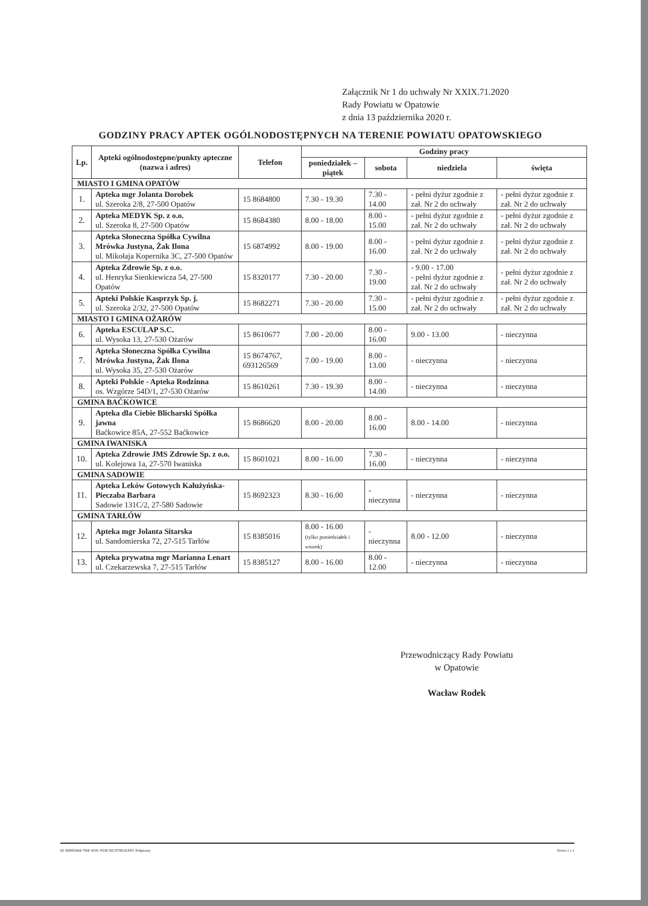Załącznik Nr 1 do uchwały Nr XXIX.71.2020
Rady Powiatu w Opatowie
z dnia 13 października 2020 r.
GODZINY PRACY APTEK OGÓLNODOSTĘPNYCH NA TERENIE POWIATU OPATOWSKIEGO
| Lp. | Apteki ogólnodostępne/punkty apteczne (nazwa i adres) | Telefon | Godziny pracy | | | |
| --- | --- | --- | --- | --- | --- | --- |
| | | | poniedziałek – piątek | sobota | niedziela | święta |
| MIASTO I GMINA OPATÓW | | | | | | |
| 1. | Apteka mgr Jolanta Dorobek ul. Szeroka 2/8, 27-500 Opatów | 15 8684800 | 7.30 - 19.30 | 7.30 - 14.00 | - pełni dyżur zgodnie z zał. Nr 2 do uchwały | - pełni dyżur zgodnie z zał. Nr 2 do uchwały |
| 2. | Apteka MEDYK Sp. z o.o. ul. Szeroka 8, 27-500 Opatów | 15 8684380 | 8.00 - 18.00 | 8.00 - 15.00 | - pełni dyżur zgodnie z zał. Nr 2 do uchwały | - pełni dyżur zgodnie z zał. Nr 2 do uchwały |
| 3. | Apteka Słoneczna Spółka Cywilna Mrówka Justyna, Żak Ilona ul. Mikołaja Kopernika 3C, 27-500 Opatów | 15 6874992 | 8.00 - 19.00 | 8.00 - 16.00 | - pełni dyżur zgodnie z zał. Nr 2 do uchwały | - pełni dyżur zgodnie z zał. Nr 2 do uchwały |
| 4. | Apteka Zdrowie Sp. z o.o. ul. Henryka Sienkiewicza 54, 27-500 Opatów | 15 8320177 | 7.30 - 20.00 | 7.30 - 19.00 | - 9.00 - 17.00 - pełni dyżur zgodnie z zał. Nr 2 do uchwały | - pełni dyżur zgodnie z zał. Nr 2 do uchwały |
| 5. | Apteki Polskie Kasprzyk Sp. j. ul. Szeroka 2/32, 27-500 Opatów | 15 8682271 | 7.30 - 20.00 | 7.30 - 15.00 | - pełni dyżur zgodnie z zał. Nr 2 do uchwały | - pełni dyżur zgodnie z zał. Nr 2 do uchwały |
| MIASTO I GMINA OŻARÓW | | | | | | |
| 6. | Apteka ESCULAP S.C. ul. Wysoka 13, 27-530 Ożarów | 15 8610677 | 7.00 - 20.00 | 8.00 - 16.00 | 9.00 - 13.00 | - nieczynna |
| 7. | Apteka Słoneczna Spółka Cywilna Mrówka Justyna, Żak Ilona ul. Wysoka 35, 27-530 Ożarów | 15 8674767, 693126569 | 7.00 - 19.00 | 8.00 - 13.00 | - nieczynna | - nieczynna |
| 8. | Apteki Polskie - Apteka Rodzinna os. Wzgórze 54D/1, 27-530 Ożarów | 15 8610261 | 7.30 - 19.30 | 8.00 - 14.00 | - nieczynna | - nieczynna |
| GMINA BAĆKOWICE | | | | | | |
| 9. | Apteka dla Ciebie Blicharski Spółka jawna Baćkowice 85A, 27-552 Baćkowice | 15 8686620 | 8.00 - 20.00 | 8.00 - 16.00 | 8.00 - 14.00 | - nieczynna |
| GMINA IWANISKA | | | | | | |
| 10. | Apteka Zdrowie JMS Zdrowie Sp. z o.o. ul. Kolejowa 1a, 27-570 Iwaniska | 15 8601021 | 8.00 - 16.00 | 7.30 - 16.00 | - nieczynna | - nieczynna |
| GMINA SADOWIE | | | | | | |
| 11. | Apteka Leków Gotowych Kałużyńska-Pieczaba Barbara Sadowie 131C/2, 27-580 Sadowie | 15 8692323 | 8.30 - 16.00 | - nieczynna | - nieczynna | - nieczynna |
| GMINA TARŁÓW | | | | | | |
| 12. | Apteka mgr Jolanta Sitarska ul. Sandomierska 72, 27-515 Tarłów | 15 8385016 | 8.00 - 16.00 (tylko poniedziałek i wtorek) | - nieczynna | 8.00 - 12.00 | - nieczynna |
| 13. | Apteka prywatna mgr Marianna Lenart ul. Czekarzewska 7, 27-515 Tarłów | 15 8385127 | 8.00 - 16.00 | 8.00 - 12.00 | - nieczynna | - nieczynna |
Przewodniczący Rady Powiatu
w Opatowie
Wacław Rodek
Id: 8D8D3464-786F-419C-933E-92C970D1EAF0. Podpisany Strona 1 z 1